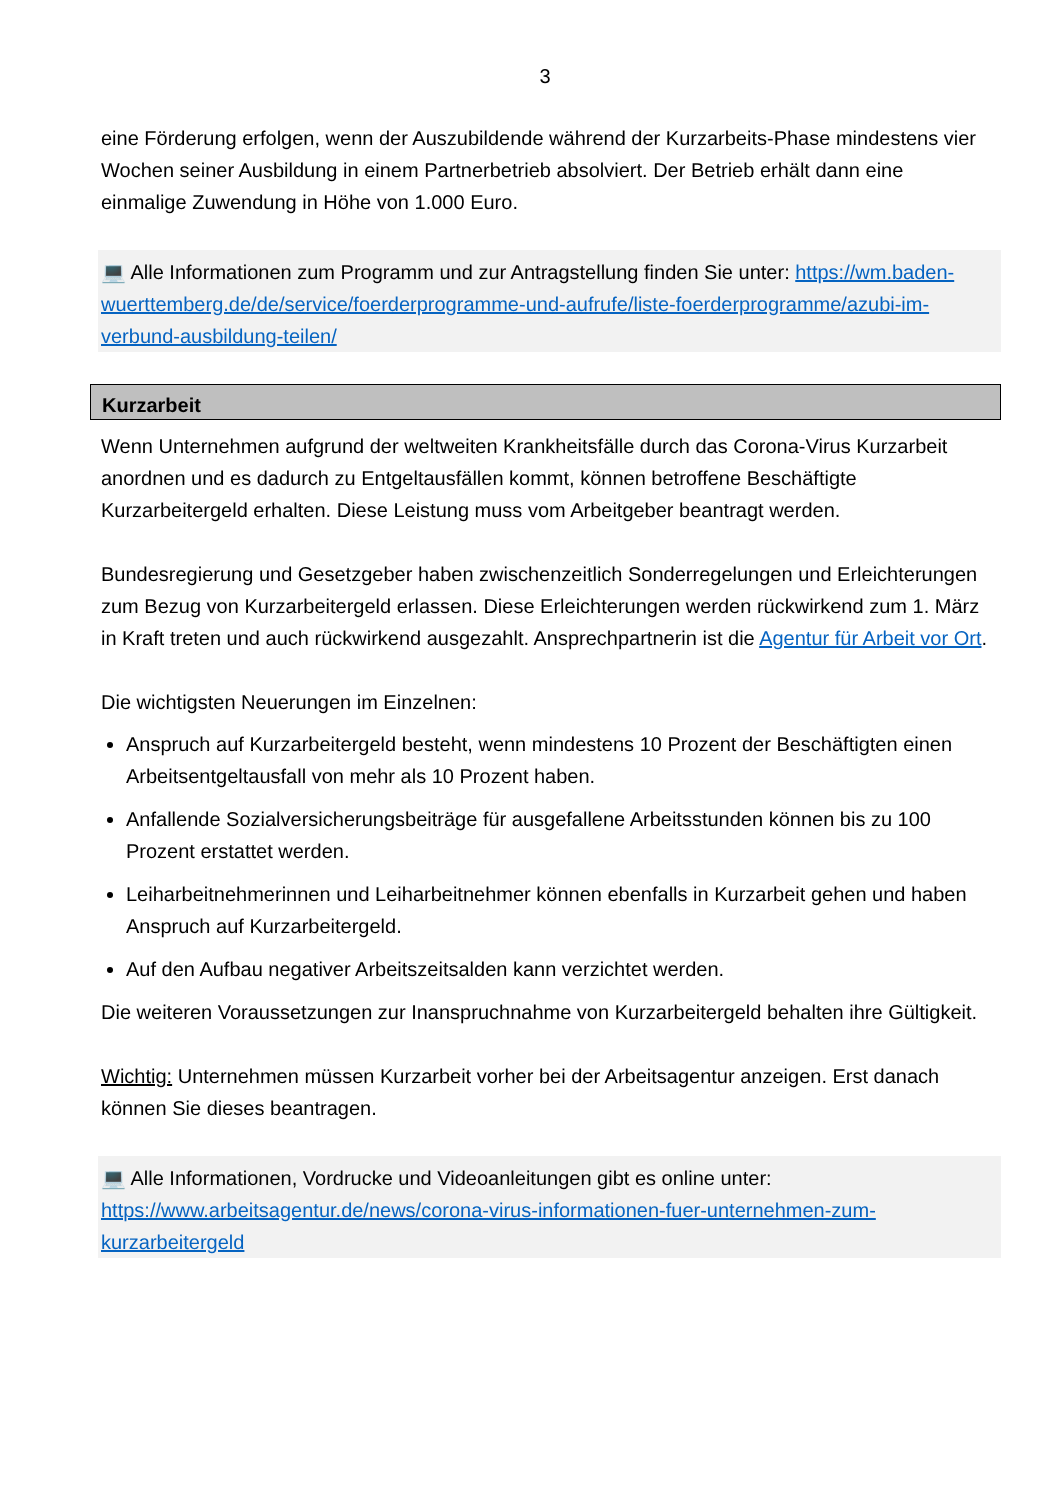3
eine Förderung erfolgen, wenn der Auszubildende während der Kurzarbeits-Phase mindestens vier Wochen seiner Ausbildung in einem Partnerbetrieb absolviert. Der Betrieb erhält dann eine einmalige Zuwendung in Höhe von 1.000 Euro.
💻 Alle Informationen zum Programm und zur Antragstellung finden Sie unter: https://wm.baden-wuerttemberg.de/de/service/foerderprogramme-und-aufrufe/liste-foerderprogramme/azubi-im-verbund-ausbildung-teilen/
Kurzarbeit
Wenn Unternehmen aufgrund der weltweiten Krankheitsfälle durch das Corona-Virus Kurzarbeit anordnen und es dadurch zu Entgeltausfällen kommt, können betroffene Beschäftigte Kurzarbeitergeld erhalten. Diese Leistung muss vom Arbeitgeber beantragt werden.
Bundesregierung und Gesetzgeber haben zwischenzeitlich Sonderregelungen und Erleichterungen zum Bezug von Kurzarbeitergeld erlassen. Diese Erleichterungen werden rückwirkend zum 1. März in Kraft treten und auch rückwirkend ausgezahlt. Ansprechpartnerin ist die Agentur für Arbeit vor Ort.
Die wichtigsten Neuerungen im Einzelnen:
Anspruch auf Kurzarbeitergeld besteht, wenn mindestens 10 Prozent der Beschäftigten einen Arbeitsentgeltausfall von mehr als 10 Prozent haben.
Anfallende Sozialversicherungsbeiträge für ausgefallene Arbeitsstunden können bis zu 100 Prozent erstattet werden.
Leiharbeitnehmerinnen und Leiharbeitnehmer können ebenfalls in Kurzarbeit gehen und haben Anspruch auf Kurzarbeitergeld.
Auf den Aufbau negativer Arbeitszeitsalden kann verzichtet werden.
Die weiteren Voraussetzungen zur Inanspruchnahme von Kurzarbeitergeld behalten ihre Gültigkeit.
Wichtig: Unternehmen müssen Kurzarbeit vorher bei der Arbeitsagentur anzeigen. Erst danach können Sie dieses beantragen.
💻 Alle Informationen, Vordrucke und Videoanleitungen gibt es online unter: https://www.arbeitsagentur.de/news/corona-virus-informationen-fuer-unternehmen-zum-kurzarbeitergeld